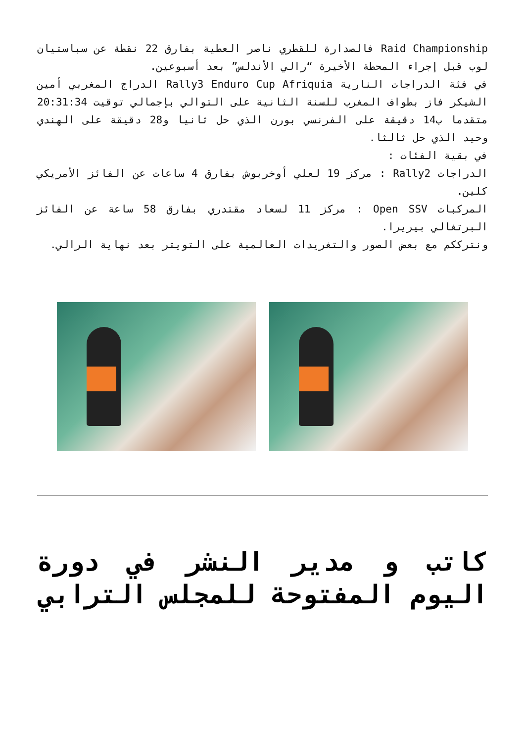Raid Championship فالصدارة للقطري ناصر العطية بفارق 22 نقطة عن سباستيان لوب قبل إجراء المحطة الأخيرة “رالي الأندلس” بعد أسبوعين.
في فئة الدراجات النارية Rally3 Enduro Cup Afriquia الدراج المغربي أمين الشيكر فاز بطواف المغرب للسنة الثانية على التوالي بإجمالي توقيت 20:31:34 متقدما ب14 دقيقة على الفرنسي بورن الذي حل ثانيا و28 دقيقة على الهندي وحيد الذي حل ثالثا.
في بقية الفئات :
الدراجات Rally2 : مركز 19 لعلي أوخربوش بفارق 4 ساعات عن الفائز الأمريكي كلين.
المركبات Open SSV : مركز 11 لسعاد مقتدري بفارق 58 ساعة عن الفائز البرتغالي بيريرا.
ونترككم مع بعض الصور والتغريدات العالمية على التويتر بعد نهاية الرالي.
كاتب و مدير النشر في دورة اليوم المفتوحة للمجلس الترابي